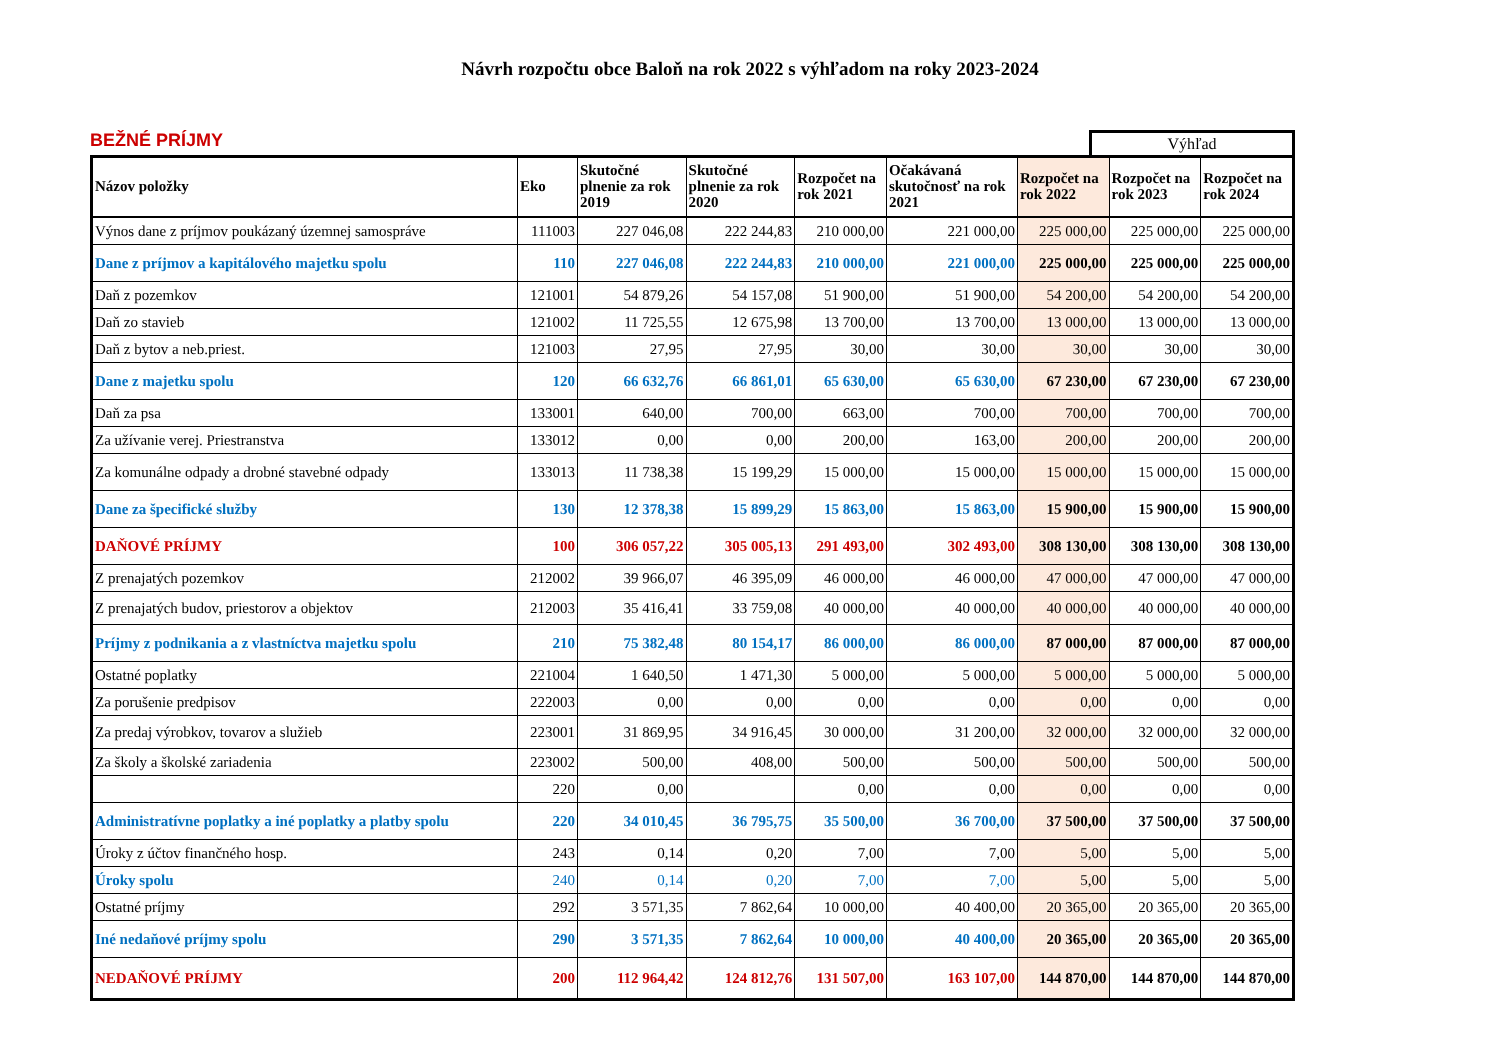Návrh rozpočtu obce Baloň na rok 2022 s výhľadom na roky 2023-2024
BEŽNÉ PRÍJMY
Výhľad
| Názov položky | Eko | Skutočné plnenie za rok 2019 | Skutočné plnenie za rok 2020 | Rozpočet na rok 2021 | Očakávaná skutočnosť na rok 2021 | Rozpočet na rok 2022 | Rozpočet na rok 2023 | Rozpočet na rok 2024 |
| --- | --- | --- | --- | --- | --- | --- | --- | --- |
| Výnos dane z príjmov poukázaný územnej samospráve | 111003 | 227 046,08 | 222 244,83 | 210 000,00 | 221 000,00 | 225 000,00 | 225 000,00 | 225 000,00 |
| Dane z príjmov a kapitálového majetku spolu | 110 | 227 046,08 | 222 244,83 | 210 000,00 | 221 000,00 | 225 000,00 | 225 000,00 | 225 000,00 |
| Daň z pozemkov | 121001 | 54 879,26 | 54 157,08 | 51 900,00 | 51 900,00 | 54 200,00 | 54 200,00 | 54 200,00 |
| Daň zo stavieb | 121002 | 11 725,55 | 12 675,98 | 13 700,00 | 13 700,00 | 13 000,00 | 13 000,00 | 13 000,00 |
| Daň z bytov a neb.priest. | 121003 | 27,95 | 27,95 | 30,00 | 30,00 | 30,00 | 30,00 | 30,00 |
| Dane z majetku spolu | 120 | 66 632,76 | 66 861,01 | 65 630,00 | 65 630,00 | 67 230,00 | 67 230,00 | 67 230,00 |
| Daň za psa | 133001 | 640,00 | 700,00 | 663,00 | 700,00 | 700,00 | 700,00 | 700,00 |
| Za užívanie verej. Priestranstva | 133012 | 0,00 | 0,00 | 200,00 | 163,00 | 200,00 | 200,00 | 200,00 |
| Za komunálne odpady a drobné stavebné odpady | 133013 | 11 738,38 | 15 199,29 | 15 000,00 | 15 000,00 | 15 000,00 | 15 000,00 | 15 000,00 |
| Dane za špecifické služby | 130 | 12 378,38 | 15 899,29 | 15 863,00 | 15 863,00 | 15 900,00 | 15 900,00 | 15 900,00 |
| DAŇOVÉ PRÍJMY | 100 | 306 057,22 | 305 005,13 | 291 493,00 | 302 493,00 | 308 130,00 | 308 130,00 | 308 130,00 |
| Z prenajatých pozemkov | 212002 | 39 966,07 | 46 395,09 | 46 000,00 | 46 000,00 | 47 000,00 | 47 000,00 | 47 000,00 |
| Z prenajatých budov, priestorov a objektov | 212003 | 35 416,41 | 33 759,08 | 40 000,00 | 40 000,00 | 40 000,00 | 40 000,00 | 40 000,00 |
| Príjmy z podnikania a z vlastníctva majetku spolu | 210 | 75 382,48 | 80 154,17 | 86 000,00 | 86 000,00 | 87 000,00 | 87 000,00 | 87 000,00 |
| Ostatné poplatky | 221004 | 1 640,50 | 1 471,30 | 5 000,00 | 5 000,00 | 5 000,00 | 5 000,00 | 5 000,00 |
| Za porušenie predpisov | 222003 | 0,00 | 0,00 | 0,00 | 0,00 | 0,00 | 0,00 | 0,00 |
| Za predaj výrobkov, tovarov a služieb | 223001 | 31 869,95 | 34 916,45 | 30 000,00 | 31 200,00 | 32 000,00 | 32 000,00 | 32 000,00 |
| Za školy a školské zariadenia | 223002 | 500,00 | 408,00 | 500,00 | 500,00 | 500,00 | 500,00 | 500,00 |
| | 220 | 0,00 | | 0,00 | 0,00 | 0,00 | 0,00 | 0,00 |
| Administratívne poplatky a iné poplatky a platby spolu | 220 | 34 010,45 | 36 795,75 | 35 500,00 | 36 700,00 | 37 500,00 | 37 500,00 | 37 500,00 |
| Úroky z účtov finančného hosp. | 243 | 0,14 | 0,20 | 7,00 | 7,00 | 5,00 | 5,00 | 5,00 |
| Úroky spolu | 240 | 0,14 | 0,20 | 7,00 | 7,00 | 5,00 | 5,00 | 5,00 |
| Ostatné príjmy | 292 | 3 571,35 | 7 862,64 | 10 000,00 | 40 400,00 | 20 365,00 | 20 365,00 | 20 365,00 |
| Iné nedaňové príjmy spolu | 290 | 3 571,35 | 7 862,64 | 10 000,00 | 40 400,00 | 20 365,00 | 20 365,00 | 20 365,00 |
| NEDAŇOVÉ PRÍJMY | 200 | 112 964,42 | 124 812,76 | 131 507,00 | 163 107,00 | 144 870,00 | 144 870,00 | 144 870,00 |